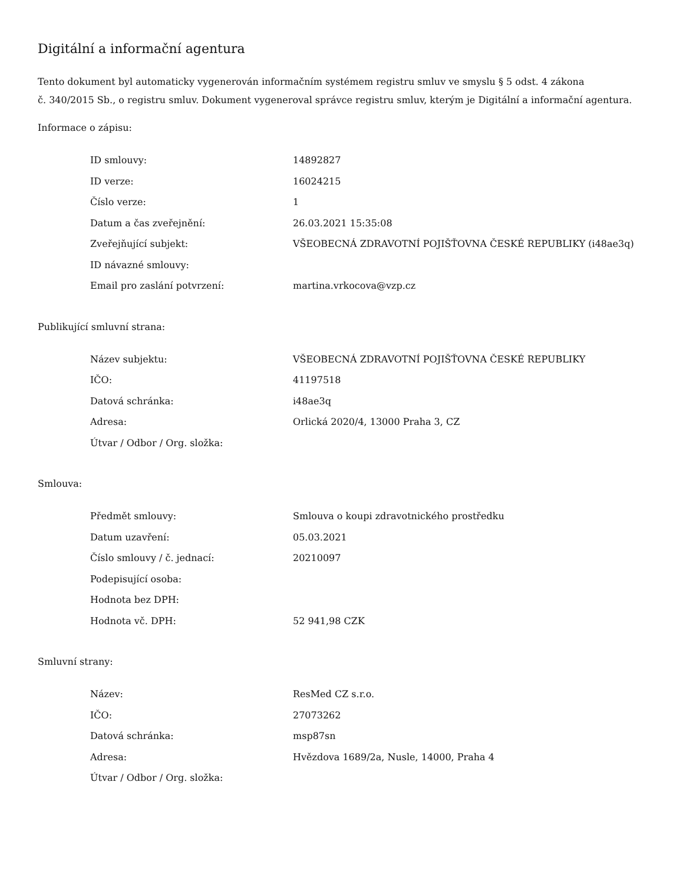Digitální a informační agentura
Tento dokument byl automaticky vygenerován informačním systémem registru smluv ve smyslu § 5 odst. 4 zákona
č. 340/2015 Sb., o registru smluv. Dokument vygeneroval správce registru smluv, kterým je Digitální a informační agentura.
Informace o zápisu:
| ID smlouvy: | 14892827 |
| ID verze: | 16024215 |
| Číslo verze: | 1 |
| Datum a čas zveřejnění: | 26.03.2021 15:35:08 |
| Zveřejňující subjekt: | VŠEOBECNÁ ZDRAVOTNÍ POJIŠŤOVNA ČESKÉ REPUBLIKY (i48ae3q) |
| ID návazné smlouvy: | |
| Email pro zaslání potvrzení: | martina.vrkocova@vzp.cz |
Publikující smluvní strana:
| Název subjektu: | VŠEOBECNÁ ZDRAVOTNÍ POJIŠŤOVNA ČESKÉ REPUBLIKY |
| IČO: | 41197518 |
| Datová schránka: | i48ae3q |
| Adresa: | Orlická 2020/4, 13000 Praha 3, CZ |
| Útvar / Odbor / Org. složka: | |
Smlouva:
| Předmět smlouvy: | Smlouva o koupi zdravotnického prostředku |
| Datum uzavření: | 05.03.2021 |
| Číslo smlouvy / č. jednací: | 20210097 |
| Podepisující osoba: | |
| Hodnota bez DPH: | |
| Hodnota vč. DPH: | 52 941,98 CZK |
Smluvní strany:
| Název: | ResMed CZ s.r.o. |
| IČO: | 27073262 |
| Datová schránka: | msp87sn |
| Adresa: | Hvězdova 1689/2a, Nusle, 14000, Praha 4 |
| Útvar / Odbor / Org. složka: | |